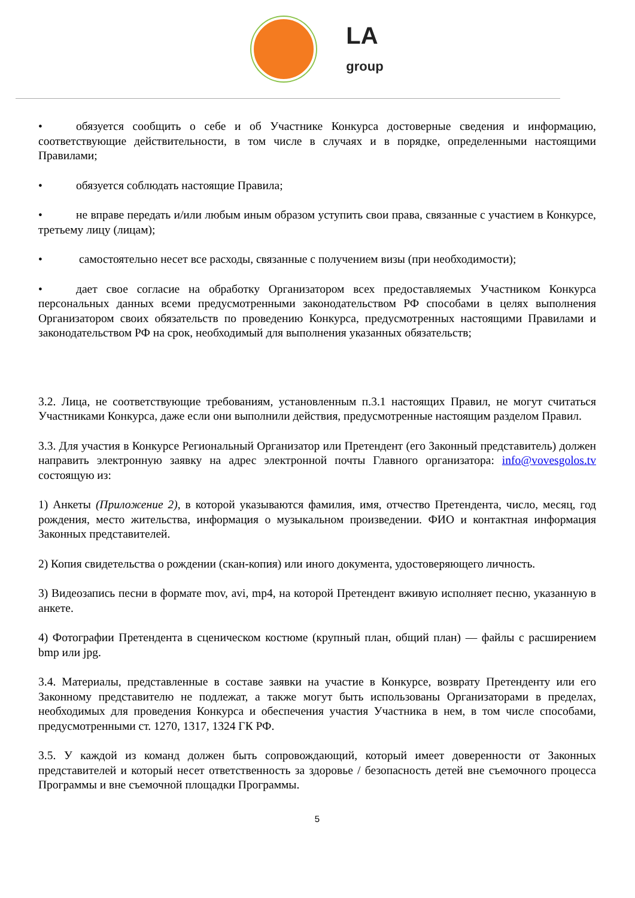LA
group
• обязуется сообщить о себе и об Участнике Конкурса достоверные сведения и информацию, соответствующие действительности, в том числе в случаях и в порядке, определенными настоящими Правилами;
• обязуется соблюдать настоящие Правила;
• не вправе передать и/или любым иным образом уступить свои права, связанные с участием в Конкурсе, третьему лицу (лицам);
• самостоятельно несет все расходы, связанные с получением визы (при необходимости);
• дает свое согласие на обработку Организатором всех предоставляемых Участником Конкурса персональных данных всеми предусмотренными законодательством РФ способами в целях выполнения Организатором своих обязательств по проведению Конкурса, предусмотренных настоящими Правилами и законодательством РФ на срок, необходимый для выполнения указанных обязательств;
3.2. Лица, не соответствующие требованиям, установленным п.3.1 настоящих Правил, не могут считаться Участниками Конкурса, даже если они выполнили действия, предусмотренные настоящим разделом Правил.
3.3. Для участия в Конкурсе Региональный Организатор или Претендент (его Законный представитель) должен направить электронную заявку на адрес электронной почты Главного организатора: info@vovesgolos.tv состоящую из:
1) Анкеты (Приложение 2), в которой указываются фамилия, имя, отчество Претендента, число, месяц, год рождения, место жительства, информация о музыкальном произведении. ФИО и контактная информация Законных представителей.
2) Копия свидетельства о рождении (скан-копия) или иного документа, удостоверяющего личность.
3) Видеозапись песни в формате mov, avi, mp4, на которой Претендент вживую исполняет песню, указанную в анкете.
4) Фотографии Претендента в сценическом костюме (крупный план, общий план) — файлы с расширением bmp или jpg.
3.4. Материалы, представленные в составе заявки на участие в Конкурсе, возврату Претенденту или его Законному представителю не подлежат, а также могут быть использованы Организаторами в пределах, необходимых для проведения Конкурса и обеспечения участия Участника в нем, в том числе способами, предусмотренными ст. 1270, 1317, 1324 ГК РФ.
3.5. У каждой из команд должен быть сопровождающий, который имеет доверенности от Законных представителей и который несет ответственность за здоровье / безопасность детей вне съемочного процесса Программы и вне съемочной площадки Программы.
5